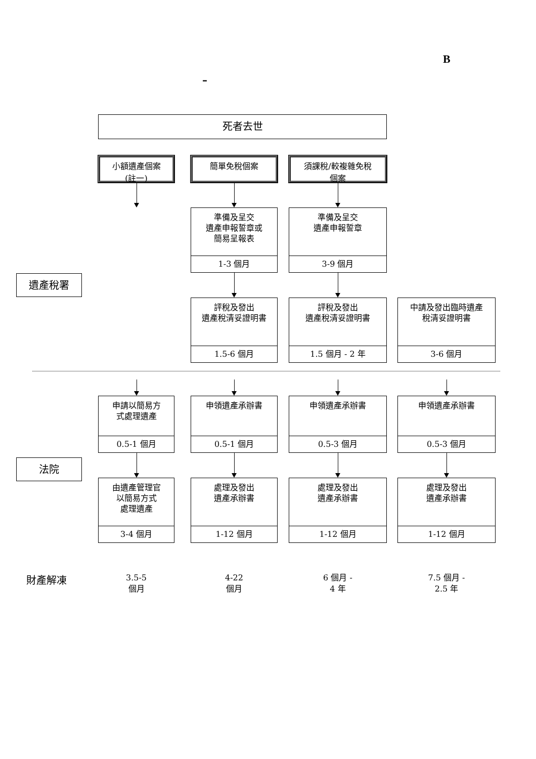B
–
死者去世
小額遺產個案
(註一)
簡單免稅個案
須課稅/較複雜免稅
個案
遺產稅署
準備及呈交
遺產申報誓章或
簡易呈報表
1-3 個月
準備及呈交
遺產申報誓章
3-9 個月
評稅及發出
遺產稅清妥證明書
1.5-6 個月
評稅及發出
遺產稅清妥證明書
1.5 個月 - 2 年
中請及發出臨時遺產
稅清妥證明書
3-6 個月
法院
申請以簡易方
式處理遺產
0.5-1 個月
申領遺產承辦書
0.5-1 個月
申領遺產承辦書
0.5-3 個月
申領遺產承辦書
0.5-3 個月
由遺產管理官
以簡易方式
處理遺產
3-4 個月
處理及發出
遺產承辦書
1-12 個月
處理及發出
遺產承辦書
1-12 個月
處理及發出
遺產承辦書
1-12 個月
財產解凍
3.5-5
個月
4-22
個月
6 個月 -
4 年
7.5 個月 -
2.5 年